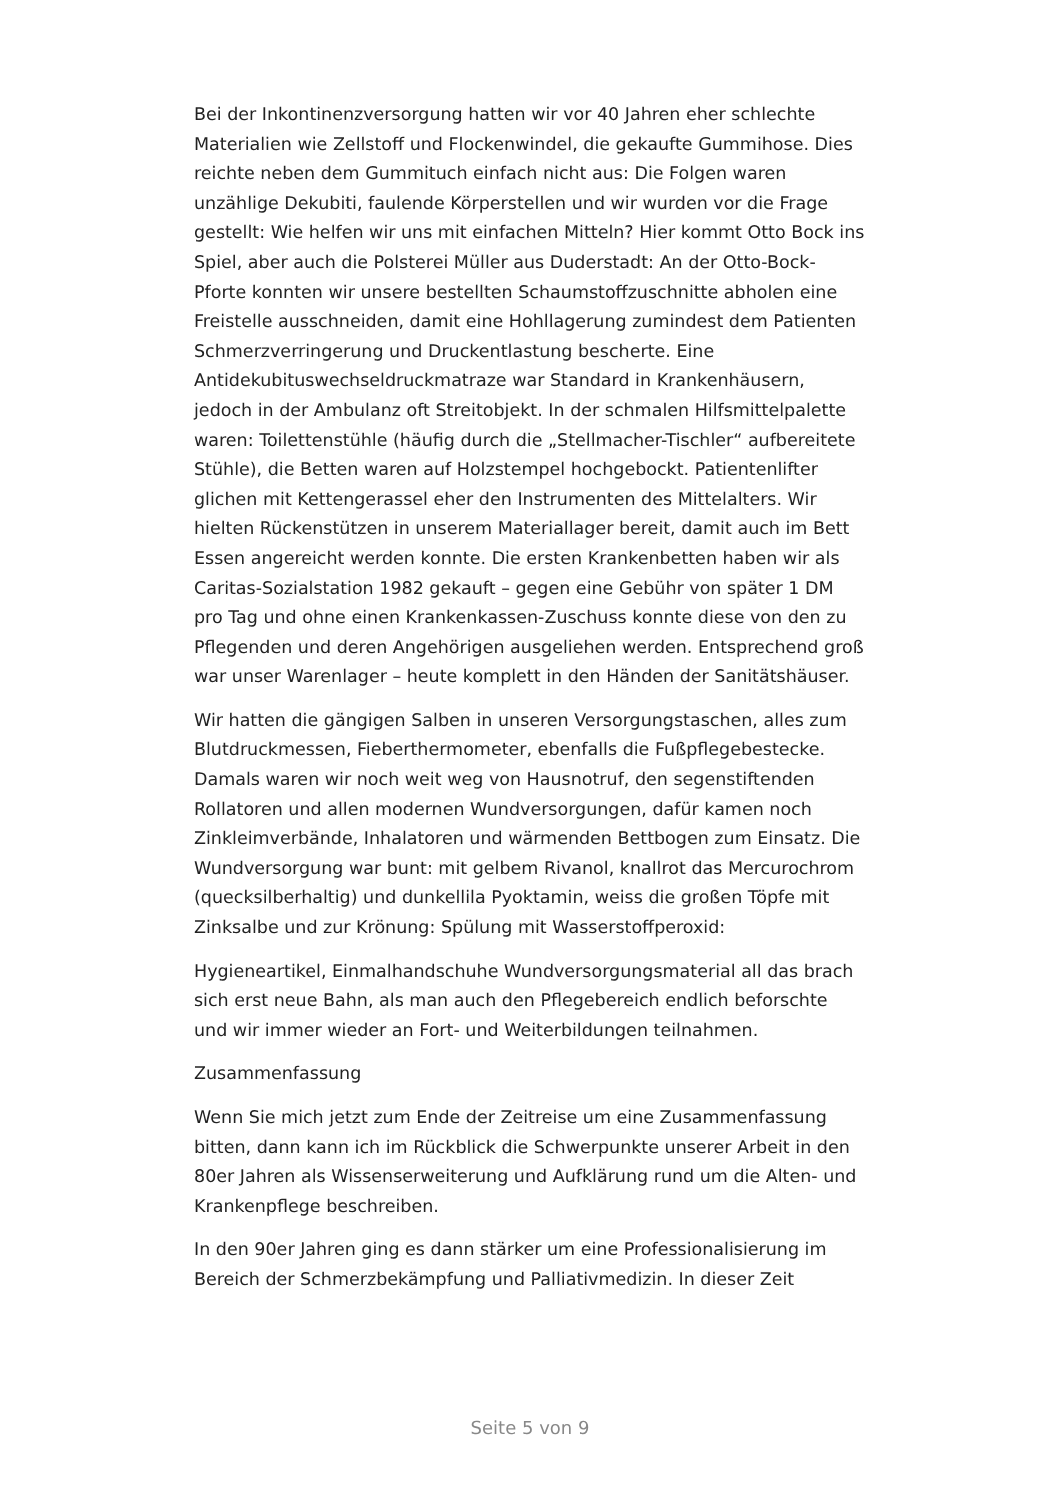Bei der Inkontinenzversorgung hatten wir vor 40 Jahren eher schlechte Materialien wie Zellstoff und Flockenwindel, die gekaufte Gummihose. Dies reichte neben dem Gummituch einfach nicht aus: Die Folgen waren unzählige Dekubiti, faulende Körperstellen und wir wurden vor die Frage gestellt: Wie helfen wir uns mit einfachen Mitteln? Hier kommt Otto Bock ins Spiel, aber auch die Polsterei Müller aus Duderstadt: An der Otto-Bock-Pforte konnten wir unsere bestellten Schaumstoffzuschnitte abholen eine Freistelle ausschneiden, damit eine Hohllagerung zumindest dem Patienten Schmerzverringerung und Druckentlastung bescherte. Eine Antidekubituswechseldruckmatraze war Standard in Krankenhäusern, jedoch in der Ambulanz oft Streitobjekt. In der schmalen Hilfsmittelpalette waren: Toilettenstühle (häufig durch die „Stellmacher-Tischler“ aufbereitete Stühle), die Betten waren auf Holzstempel hochgebockt. Patientenlifter glichen mit Kettengerassel eher den Instrumenten des Mittelalters. Wir hielten Rückenstützen in unserem Materiallager bereit, damit auch im Bett Essen angereicht werden konnte. Die ersten Krankenbetten haben wir als Caritas-Sozialstation 1982 gekauft – gegen eine Gebühr von später 1 DM pro Tag und ohne einen Krankenkassen-Zuschuss konnte diese von den zu Pflegenden und deren Angehörigen ausgeliehen werden. Entsprechend groß war unser Warenlager – heute komplett in den Händen der Sanitätshäuser.
Wir hatten die gängigen Salben in unseren Versorgungstaschen, alles zum Blutdruckmessen, Fieberthermometer, ebenfalls die Fußpflegebestecke. Damals waren wir noch weit weg von Hausnotruf, den segenstiftenden Rollatoren und allen modernen Wundversorgungen, dafür kamen noch Zinkleimverbände, Inhalatoren und wärmenden Bettbogen zum Einsatz. Die Wundversorgung war bunt: mit gelbem Rivanol, knallrot das Mercurochrom (quecksilberhaltig) und dunkellila Pyoktamin, weiss die großen Töpfe mit Zinksalbe und zur Krönung: Spülung mit Wasserstoffperoxid:
Hygieneartikel, Einmalhandschuhe Wundversorgungsmaterial all das brach sich erst neue Bahn, als man auch den Pflegebereich endlich beforschte und wir immer wieder an Fort- und Weiterbildungen teilnahmen.
Zusammenfassung
Wenn Sie mich jetzt zum Ende der Zeitreise um eine Zusammenfassung bitten, dann kann ich im Rückblick die Schwerpunkte unserer Arbeit in den 80er Jahren als Wissenserweiterung und Aufklärung rund um die Alten- und Krankenpflege beschreiben.
In den 90er Jahren ging es dann stärker um eine Professionalisierung im Bereich der Schmerzbekämpfung und Palliativmedizin. In dieser Zeit
Seite 5 von 9